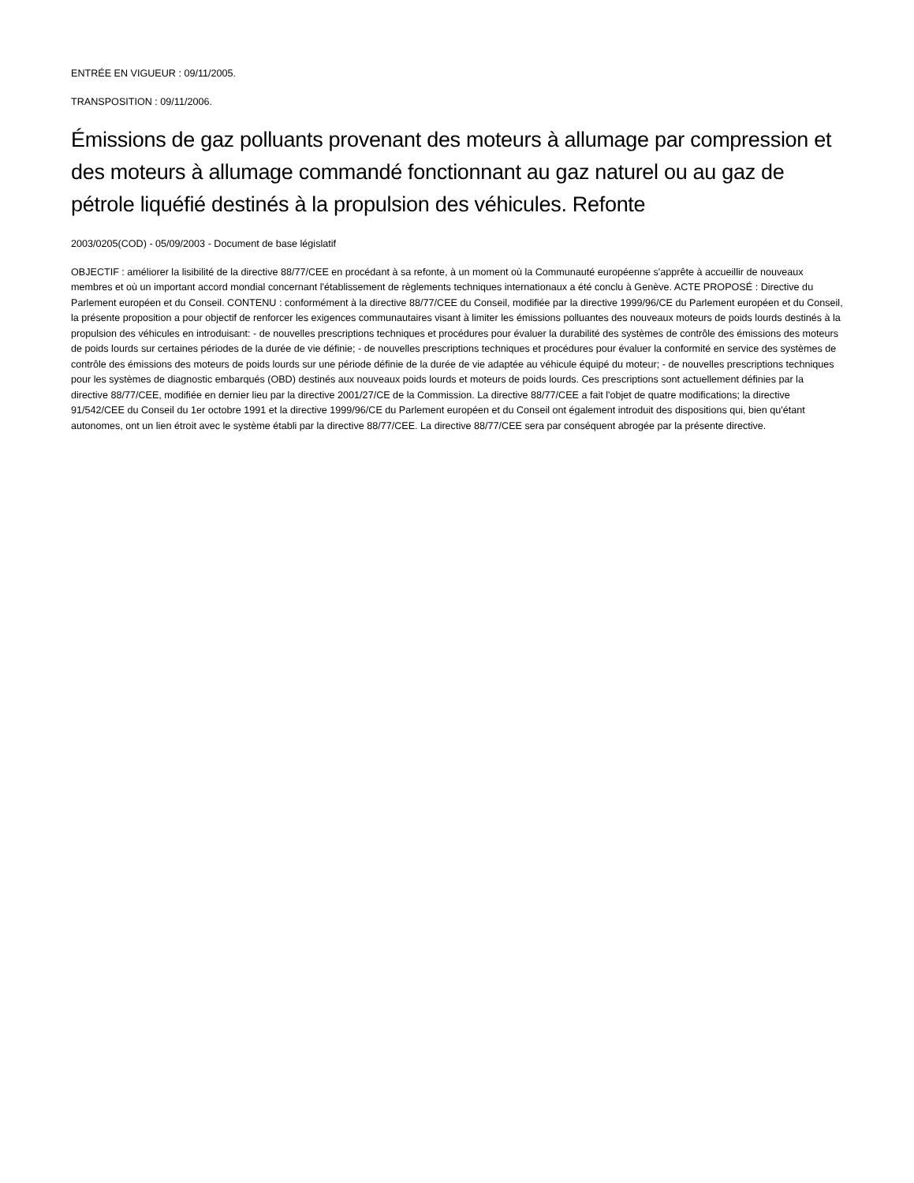ENTRÉE EN VIGUEUR : 09/11/2005.
TRANSPOSITION : 09/11/2006.
Émissions de gaz polluants provenant des moteurs à allumage par compression et des moteurs à allumage commandé fonctionnant au gaz naturel ou au gaz de pétrole liquéfié destinés à la propulsion des véhicules. Refonte
2003/0205(COD) - 05/09/2003 - Document de base législatif
OBJECTIF : améliorer la lisibilité de la directive 88/77/CEE en procédant à sa refonte, à un moment où la Communauté européenne s'apprête à accueillir de nouveaux membres et où un important accord mondial concernant l'établissement de règlements techniques internationaux a été conclu à Genève. ACTE PROPOSÉ : Directive du Parlement européen et du Conseil. CONTENU : conformément à la directive 88/77/CEE du Conseil, modifiée par la directive 1999/96/CE du Parlement européen et du Conseil, la présente proposition a pour objectif de renforcer les exigences communautaires visant à limiter les émissions polluantes des nouveaux moteurs de poids lourds destinés à la propulsion des véhicules en introduisant: - de nouvelles prescriptions techniques et procédures pour évaluer la durabilité des systèmes de contrôle des émissions des moteurs de poids lourds sur certaines périodes de la durée de vie définie; - de nouvelles prescriptions techniques et procédures pour évaluer la conformité en service des systèmes de contrôle des émissions des moteurs de poids lourds sur une période définie de la durée de vie adaptée au véhicule équipé du moteur; - de nouvelles prescriptions techniques pour les systèmes de diagnostic embarqués (OBD) destinés aux nouveaux poids lourds et moteurs de poids lourds. Ces prescriptions sont actuellement définies par la directive 88/77/CEE, modifiée en dernier lieu par la directive 2001/27/CE de la Commission. La directive 88/77/CEE a fait l'objet de quatre modifications; la directive 91/542/CEE du Conseil du 1er octobre 1991 et la directive 1999/96/CE du Parlement européen et du Conseil ont également introduit des dispositions qui, bien qu'étant autonomes, ont un lien étroit avec le système établi par la directive 88/77/CEE. La directive 88/77/CEE sera par conséquent abrogée par la présente directive.